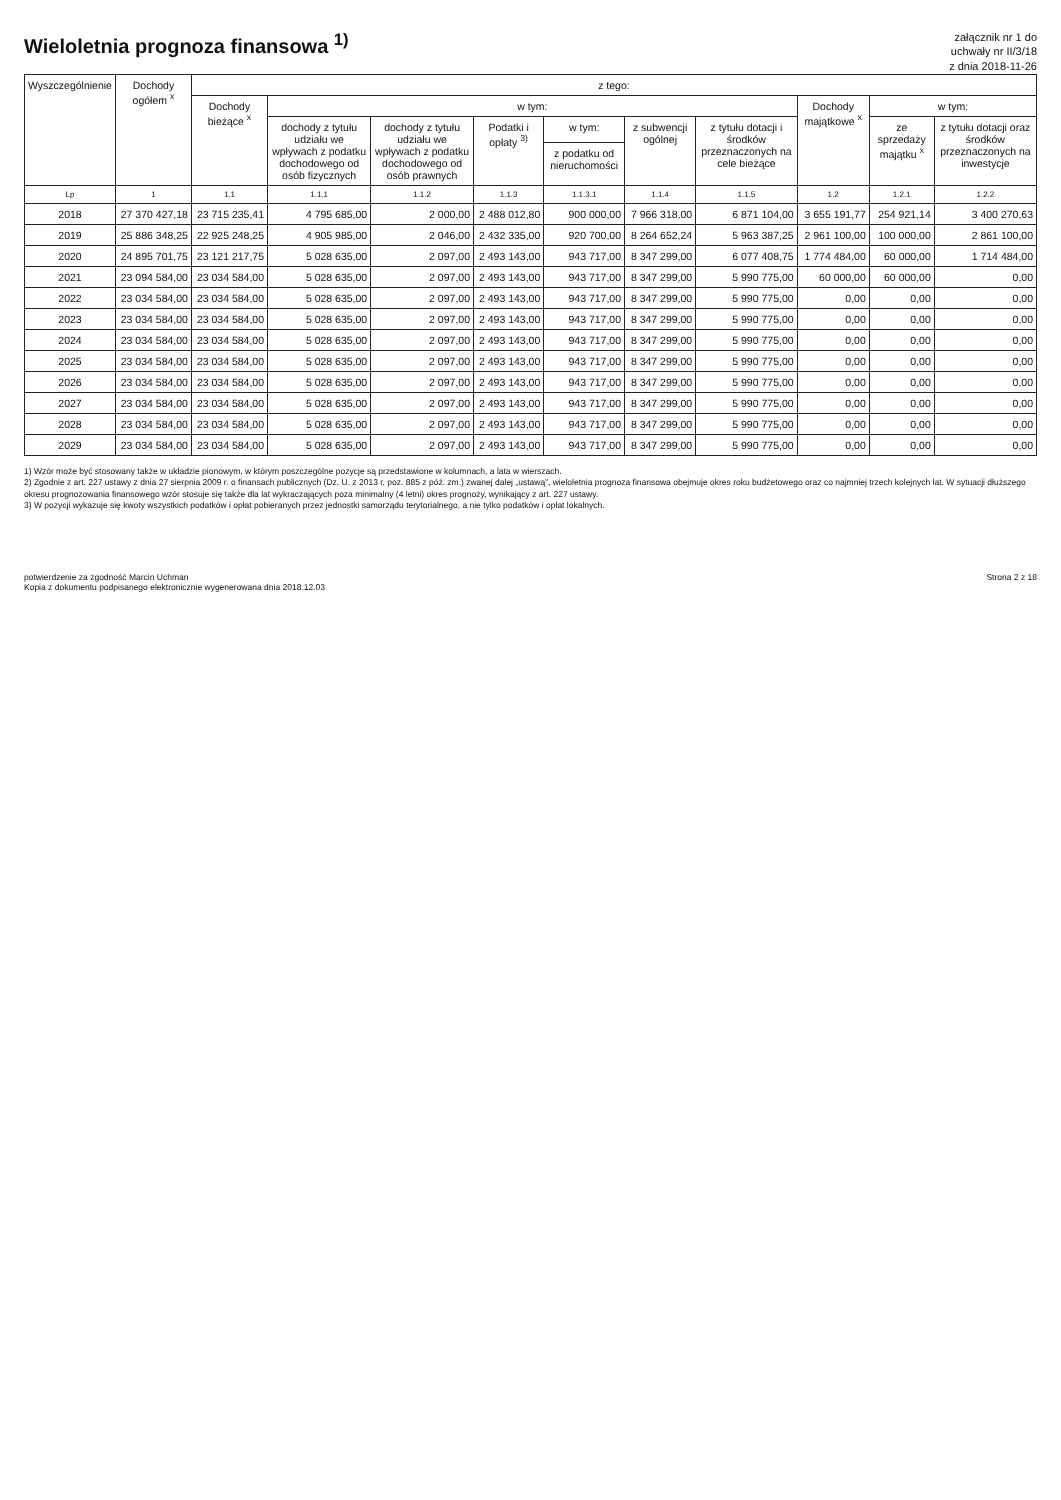Wieloletnia prognoza finansowa <sup>1)</sup>
załącznik nr 1 do
uchwały nr II/3/18
z dnia 2018-11-26
| Wyszczególnienie | Dochody ogółem <sup>x</sup> | z tego: | | | | | | | | | |
| --- | --- | --- | --- | --- | --- | --- | --- | --- | --- | --- | --- |
| | | Dochody bieżące <sup>x</sup> | w tym: | | | | | | Dochody majątkowe <sup>x</sup> | w tym: | |
| | | | dochody z tytułu udziału we wpływach z podatku dochodowego od osób fizycznych | dochody z tytułu udziału we wpływach z podatku dochodowego od osób prawnych | Podatki i opłaty <sup>3)</sup> | w tym: | z subwencji ogólnej | z tytułu dotacji i środków przeznaczonych na cele bieżące | | ze sprzedaży majątku <sup>x</sup> | z tytułu dotacji oraz środków przeznaczonych na inwestycje |
| | | | | | | z podatku od nieruchomości | | | | | |
| Lp | 1 | 1.1 | 1.1.1 | 1.1.2 | 1.1.3 | 1.1.3.1 | 1.1.4 | 1.1.5 | 1.2 | 1.2.1 | 1.2.2 |
| 2018 | 27 370 427,18 | 23 715 235,41 | 4 795 685,00 | 2 000,00 | 2 488 012,80 | 900 000,00 | 7 966 318,00 | 6 871 104,00 | 3 655 191,77 | 254 921,14 | 3 400 270,63 |
| 2019 | 25 886 348,25 | 22 925 248,25 | 4 905 985,00 | 2 046,00 | 2 432 335,00 | 920 700,00 | 8 264 652,24 | 5 963 387,25 | 2 961 100,00 | 100 000,00 | 2 861 100,00 |
| 2020 | 24 895 701,75 | 23 121 217,75 | 5 028 635,00 | 2 097,00 | 2 493 143,00 | 943 717,00 | 8 347 299,00 | 6 077 408,75 | 1 774 484,00 | 60 000,00 | 1 714 484,00 |
| 2021 | 23 094 584,00 | 23 034 584,00 | 5 028 635,00 | 2 097,00 | 2 493 143,00 | 943 717,00 | 8 347 299,00 | 5 990 775,00 | 60 000,00 | 60 000,00 | 0,00 |
| 2022 | 23 034 584,00 | 23 034 584,00 | 5 028 635,00 | 2 097,00 | 2 493 143,00 | 943 717,00 | 8 347 299,00 | 5 990 775,00 | 0,00 | 0,00 | 0,00 |
| 2023 | 23 034 584,00 | 23 034 584,00 | 5 028 635,00 | 2 097,00 | 2 493 143,00 | 943 717,00 | 8 347 299,00 | 5 990 775,00 | 0,00 | 0,00 | 0,00 |
| 2024 | 23 034 584,00 | 23 034 584,00 | 5 028 635,00 | 2 097,00 | 2 493 143,00 | 943 717,00 | 8 347 299,00 | 5 990 775,00 | 0,00 | 0,00 | 0,00 |
| 2025 | 23 034 584,00 | 23 034 584,00 | 5 028 635,00 | 2 097,00 | 2 493 143,00 | 943 717,00 | 8 347 299,00 | 5 990 775,00 | 0,00 | 0,00 | 0,00 |
| 2026 | 23 034 584,00 | 23 034 584,00 | 5 028 635,00 | 2 097,00 | 2 493 143,00 | 943 717,00 | 8 347 299,00 | 5 990 775,00 | 0,00 | 0,00 | 0,00 |
| 2027 | 23 034 584,00 | 23 034 584,00 | 5 028 635,00 | 2 097,00 | 2 493 143,00 | 943 717,00 | 8 347 299,00 | 5 990 775,00 | 0,00 | 0,00 | 0,00 |
| 2028 | 23 034 584,00 | 23 034 584,00 | 5 028 635,00 | 2 097,00 | 2 493 143,00 | 943 717,00 | 8 347 299,00 | 5 990 775,00 | 0,00 | 0,00 | 0,00 |
| 2029 | 23 034 584,00 | 23 034 584,00 | 5 028 635,00 | 2 097,00 | 2 493 143,00 | 943 717,00 | 8 347 299,00 | 5 990 775,00 | 0,00 | 0,00 | 0,00 |
1) Wzór może być stosowany także w układzie pionowym, w którym poszczególne pozycje są przedstawione w kolumnach, a lata w wierszach.
2) Zgodnie z art. 227 ustawy z dnia 27 sierpnia 2009 r. o finansach publicznych (Dz. U. z 2013 r. poz. 885 z póź. zm.) zwanej dalej „ustawą”, wieloletnia prognoza finansowa obejmuje okres roku budżetowego oraz co najmniej trzech kolejnych lat. W sytuacji dłuższego okresu prognozowania finansowego wzór stosuje się także dla lat wykraczających poza minimalny (4 letni) okres prognozy, wynikający z art. 227 ustawy.
3) W pozycji wykazuje się kwoty wszystkich podatków i opłat pobieranych przez jednostki samorządu terytorialnego, a nie tylko podatków i opłat lokalnych.
potwierdzenie za zgodność Marcin Uchman
Kopia z dokumentu podpisanego elektronicznie wygenerowana dnia 2018.12.03
Strona 2 z 18